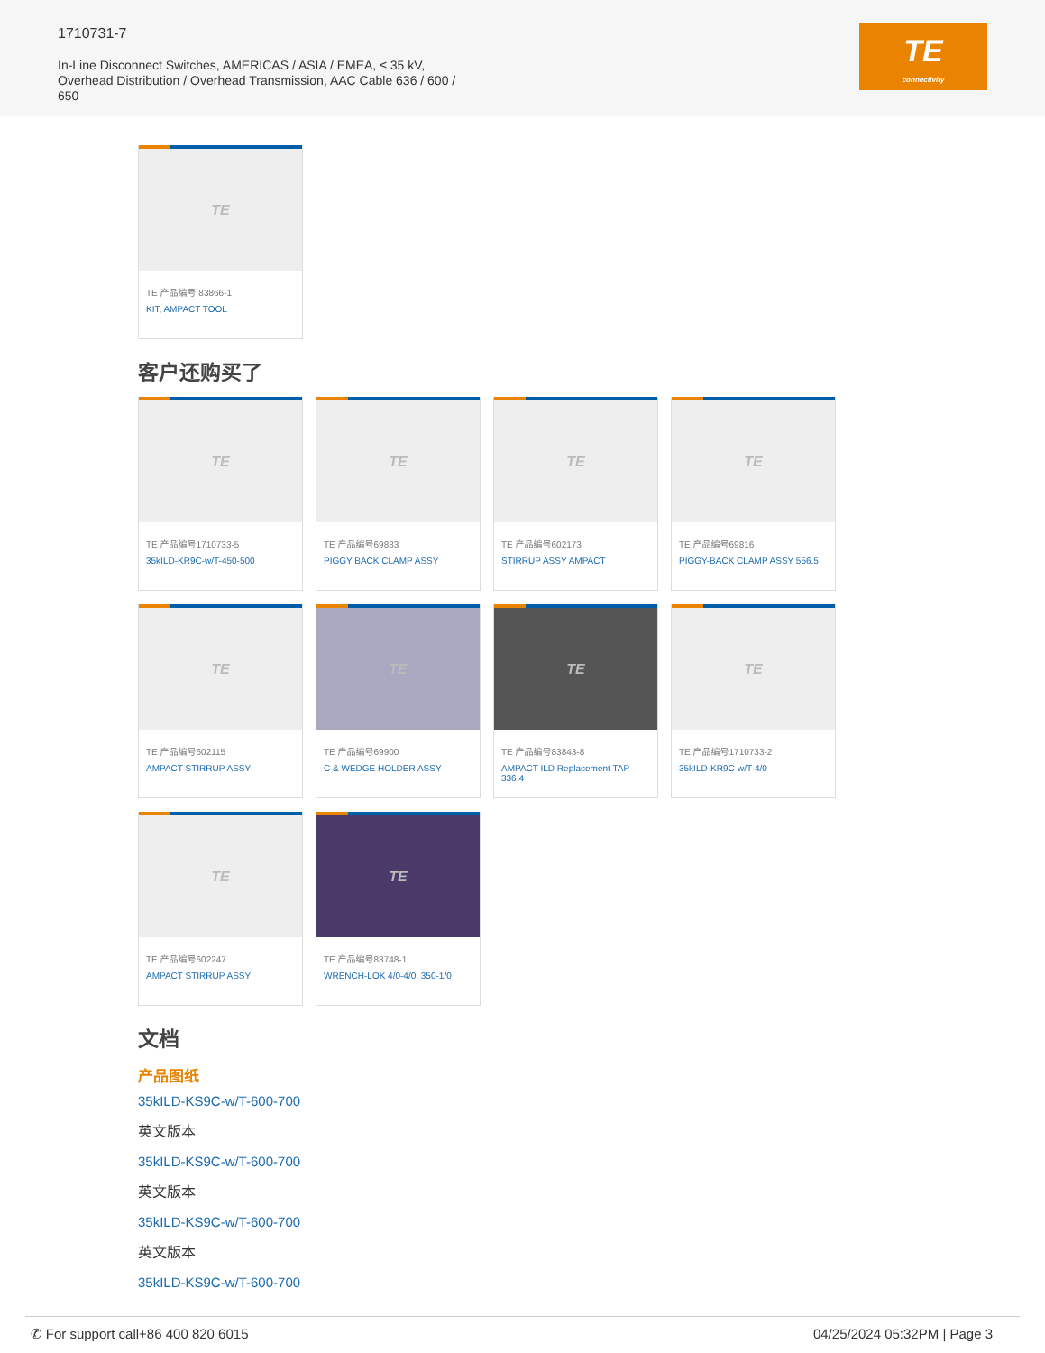1710731-7
In-Line Disconnect Switches, AMERICAS / ASIA / EMEA, ≤ 35 kV, Overhead Distribution / Overhead Transmission, AAC Cable 636 / 600 / 650
TE
connectivity
TE
TE 产品编号 83866-1
KIT, AMPACT TOOL
客户还购买了
TE
TE 产品编号1710733-5
35kILD-KR9C-w/T-450-500
TE
TE 产品编号69883
PIGGY BACK CLAMP ASSY
TE
TE 产品编号602173
STIRRUP ASSY AMPACT
TE
TE 产品编号69816
PIGGY-BACK CLAMP ASSY 556.5
TE
TE 产品编号602115
AMPACT STIRRUP ASSY
TE
TE 产品编号69900
C & WEDGE HOLDER ASSY
TE
TE 产品编号83843-8
AMPACT ILD Replacement TAP 336.4
TE
TE 产品编号1710733-2
35kILD-KR9C-w/T-4/0
TE
TE 产品编号602247
AMPACT STIRRUP ASSY
TE
TE 产品编号83748-1
WRENCH-LOK 4/0-4/0, 350-1/0
文档
产品图纸
35kILD-KS9C-w/T-600-700
英文版本
35kILD-KS9C-w/T-600-700
英文版本
35kILD-KS9C-w/T-600-700
英文版本
35kILD-KS9C-w/T-600-700
✆ For support call+86 400 820 6015 04/25/2024 05:32PM | Page 3